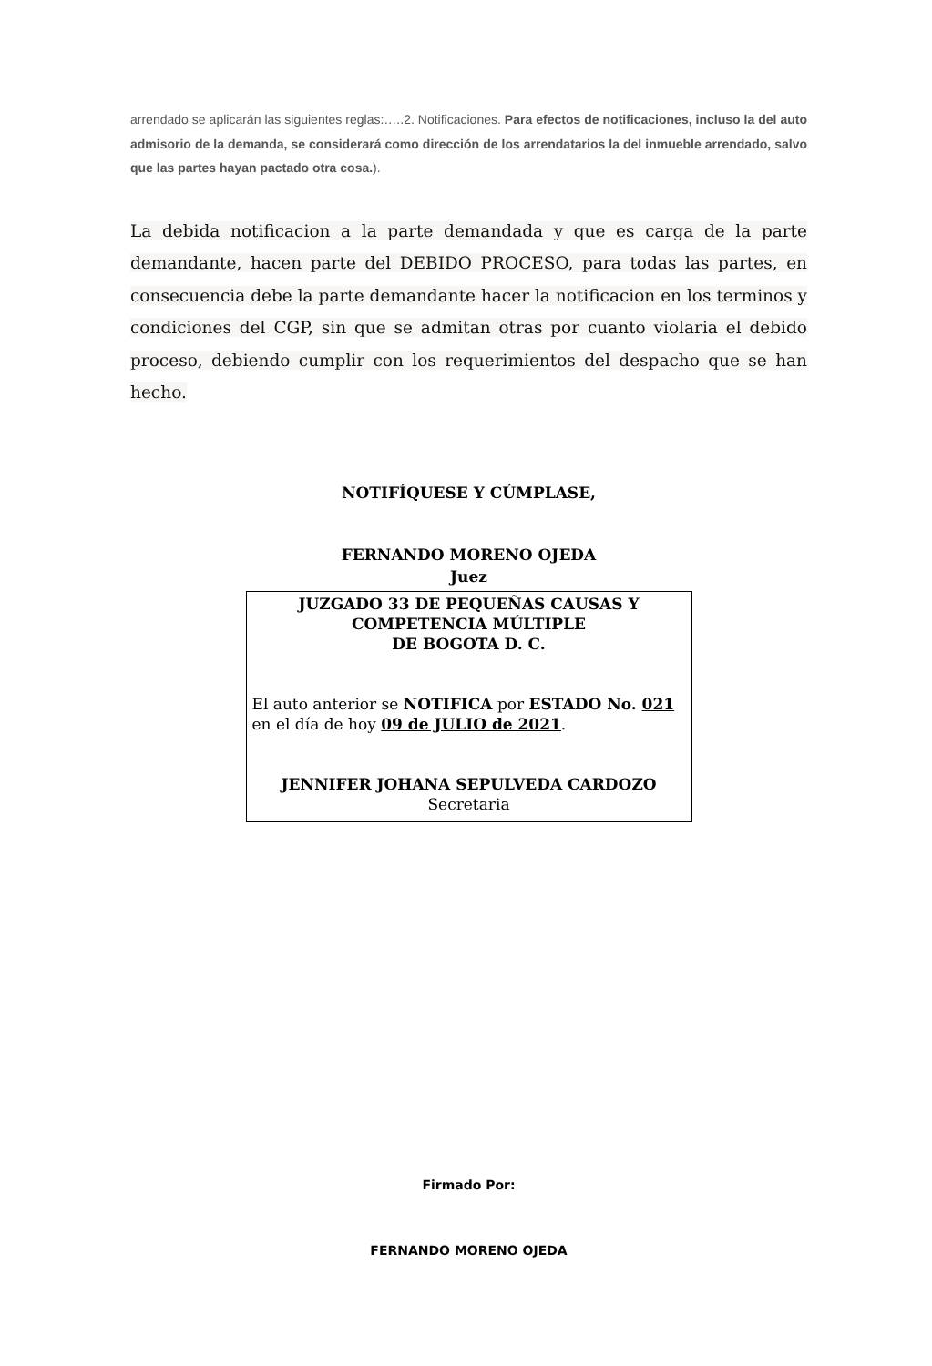arrendado se aplicarán las siguientes reglas:…..2. Notificaciones. Para efectos de notificaciones, incluso la del auto admisorio de la demanda, se considerará como dirección de los arrendatarios la del inmueble arrendado, salvo que las partes hayan pactado otra cosa.).
La debida notificacion a la parte demandada y que es carga de la parte demandante, hacen parte del DEBIDO PROCESO, para todas las partes, en consecuencia debe la parte demandante hacer la notificacion en los terminos y condiciones del CGP, sin que se admitan otras por cuanto violaria el debido proceso, debiendo cumplir con los requerimientos del despacho que se han hecho.
NOTIFÍQUESE Y CÚMPLASE,
FERNANDO MORENO OJEDA
Juez
JUZGADO 33 DE PEQUEÑAS CAUSAS Y
COMPETENCIA MÚLTIPLE
DE BOGOTA D. C.
El auto anterior se NOTIFICA por ESTADO No. 021
en el día de hoy 09 de JULIO de 2021.
JENNIFER JOHANA SEPULVEDA CARDOZO
Secretaria
Firmado Por:
FERNANDO MORENO OJEDA